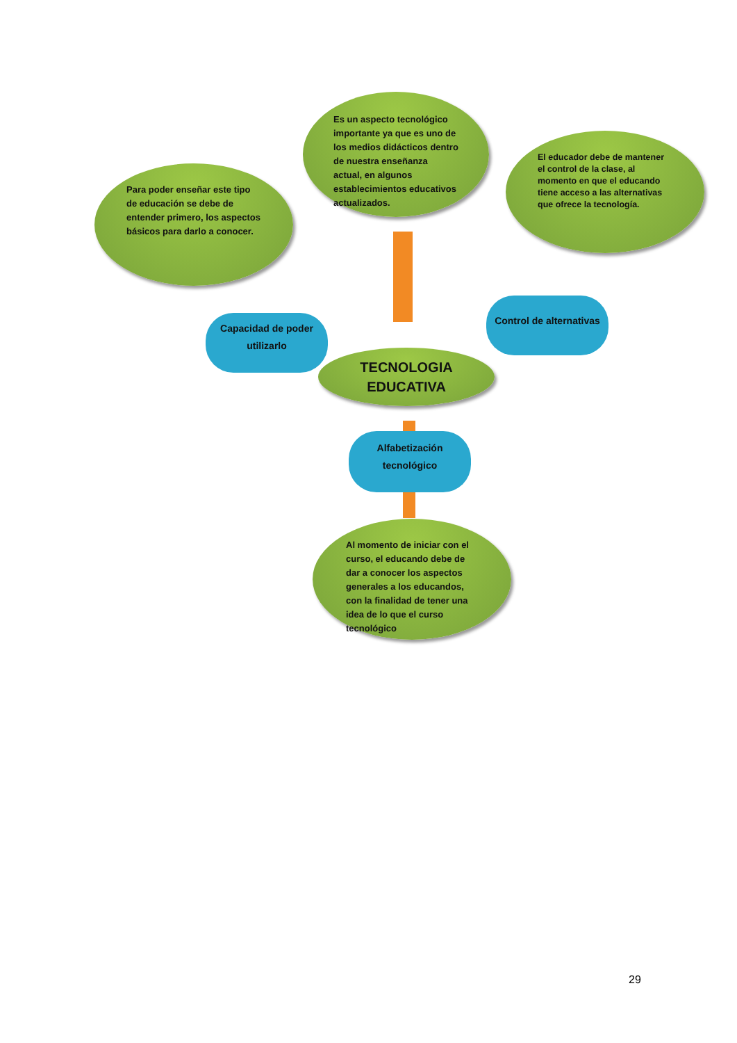Es un aspecto tecnológico importante ya que es uno de los medios didácticos dentro de nuestra enseñanza actual, en algunos establecimientos educativos actualizados.
El educador debe de mantener el control de la clase, al momento en que el educando tiene acceso a las alternativas que ofrece la tecnología.
Para poder enseñar este tipo de educación se debe de entender primero, los aspectos básicos para darlo a conocer.
Capacidad de poder utilizarlo
Control de alternativas
TECNOLOGIA EDUCATIVA
Alfabetización tecnológico
Al momento de iniciar con el curso, el educando debe de dar a conocer los aspectos generales a los educandos, con la finalidad de tener una idea de lo que el curso tecnológico
29